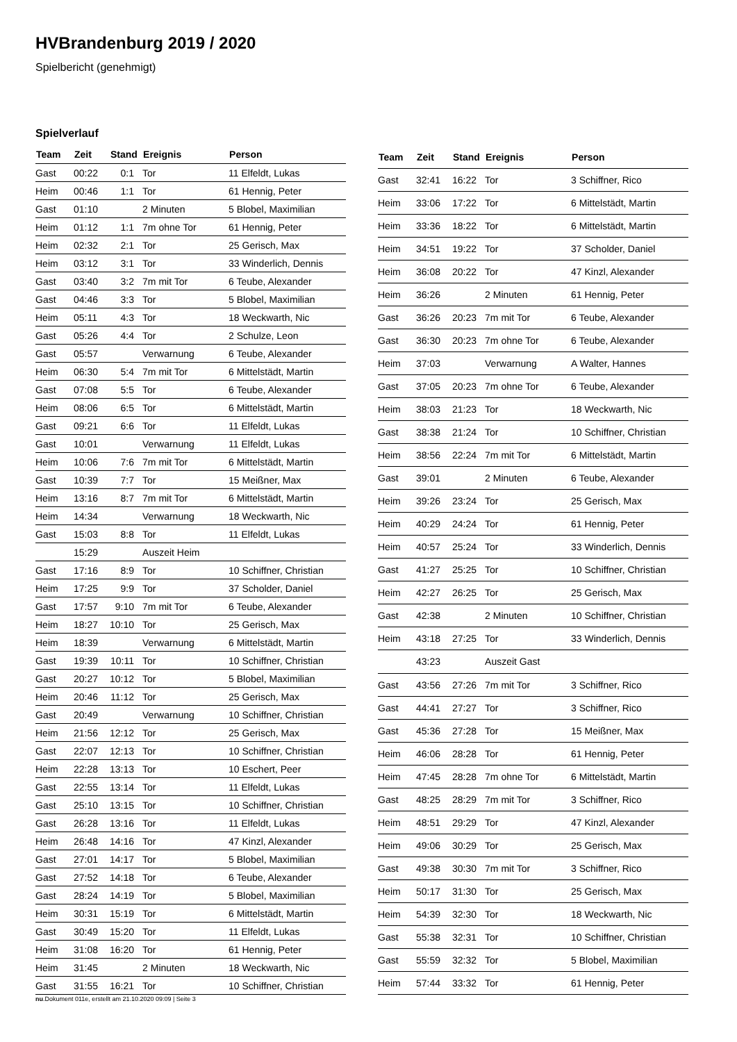HVBrandenburg 2019 / 2020
Spielbericht (genehmigt)
Spielverlauf
| Team | Zeit | Stand | Ereignis | Person |
| --- | --- | --- | --- | --- |
| Gast | 00:22 | 0:1 | Tor | 11 Elfeldt, Lukas |
| Heim | 00:46 | 1:1 | Tor | 61 Hennig, Peter |
| Gast | 01:10 | | 2 Minuten | 5 Blobel, Maximilian |
| Heim | 01:12 | 1:1 | 7m ohne Tor | 61 Hennig, Peter |
| Heim | 02:32 | 2:1 | Tor | 25 Gerisch, Max |
| Heim | 03:12 | 3:1 | Tor | 33 Winderlich, Dennis |
| Gast | 03:40 | 3:2 | 7m mit Tor | 6 Teube, Alexander |
| Gast | 04:46 | 3:3 | Tor | 5 Blobel, Maximilian |
| Heim | 05:11 | 4:3 | Tor | 18 Weckwarth, Nic |
| Gast | 05:26 | 4:4 | Tor | 2 Schulze, Leon |
| Gast | 05:57 | | Verwarnung | 6 Teube, Alexander |
| Heim | 06:30 | 5:4 | 7m mit Tor | 6 Mittelstädt, Martin |
| Gast | 07:08 | 5:5 | Tor | 6 Teube, Alexander |
| Heim | 08:06 | 6:5 | Tor | 6 Mittelstädt, Martin |
| Gast | 09:21 | 6:6 | Tor | 11 Elfeldt, Lukas |
| Gast | 10:01 | | Verwarnung | 11 Elfeldt, Lukas |
| Heim | 10:06 | 7:6 | 7m mit Tor | 6 Mittelstädt, Martin |
| Gast | 10:39 | 7:7 | Tor | 15 Meißner, Max |
| Heim | 13:16 | 8:7 | 7m mit Tor | 6 Mittelstädt, Martin |
| Heim | 14:34 | | Verwarnung | 18 Weckwarth, Nic |
| Gast | 15:03 | 8:8 | Tor | 11 Elfeldt, Lukas |
| | 15:29 | | Auszeit Heim | |
| Gast | 17:16 | 8:9 | Tor | 10 Schiffner, Christian |
| Heim | 17:25 | 9:9 | Tor | 37 Scholder, Daniel |
| Gast | 17:57 | 9:10 | 7m mit Tor | 6 Teube, Alexander |
| Heim | 18:27 | 10:10 | Tor | 25 Gerisch, Max |
| Heim | 18:39 | | Verwarnung | 6 Mittelstädt, Martin |
| Gast | 19:39 | 10:11 | Tor | 10 Schiffner, Christian |
| Gast | 20:27 | 10:12 | Tor | 5 Blobel, Maximilian |
| Heim | 20:46 | 11:12 | Tor | 25 Gerisch, Max |
| Gast | 20:49 | | Verwarnung | 10 Schiffner, Christian |
| Heim | 21:56 | 12:12 | Tor | 25 Gerisch, Max |
| Gast | 22:07 | 12:13 | Tor | 10 Schiffner, Christian |
| Heim | 22:28 | 13:13 | Tor | 10 Eschert, Peer |
| Gast | 22:55 | 13:14 | Tor | 11 Elfeldt, Lukas |
| Gast | 25:10 | 13:15 | Tor | 10 Schiffner, Christian |
| Gast | 26:28 | 13:16 | Tor | 11 Elfeldt, Lukas |
| Heim | 26:48 | 14:16 | Tor | 47 Kinzl, Alexander |
| Gast | 27:01 | 14:17 | Tor | 5 Blobel, Maximilian |
| Gast | 27:52 | 14:18 | Tor | 6 Teube, Alexander |
| Gast | 28:24 | 14:19 | Tor | 5 Blobel, Maximilian |
| Heim | 30:31 | 15:19 | Tor | 6 Mittelstädt, Martin |
| Gast | 30:49 | 15:20 | Tor | 11 Elfeldt, Lukas |
| Heim | 31:08 | 16:20 | Tor | 61 Hennig, Peter |
| Heim | 31:45 | | 2 Minuten | 18 Weckwarth, Nic |
| Gast | 31:55 | 16:21 | Tor | 10 Schiffner, Christian |
| Team | Zeit | Stand | Ereignis | Person |
| --- | --- | --- | --- | --- |
| Gast | 32:41 | 16:22 | Tor | 3 Schiffner, Rico |
| Heim | 33:06 | 17:22 | Tor | 6 Mittelstädt, Martin |
| Heim | 33:36 | 18:22 | Tor | 6 Mittelstädt, Martin |
| Heim | 34:51 | 19:22 | Tor | 37 Scholder, Daniel |
| Heim | 36:08 | 20:22 | Tor | 47 Kinzl, Alexander |
| Heim | 36:26 | | 2 Minuten | 61 Hennig, Peter |
| Gast | 36:26 | 20:23 | 7m mit Tor | 6 Teube, Alexander |
| Gast | 36:30 | 20:23 | 7m ohne Tor | 6 Teube, Alexander |
| Heim | 37:03 | | Verwarnung | A Walter, Hannes |
| Gast | 37:05 | 20:23 | 7m ohne Tor | 6 Teube, Alexander |
| Heim | 38:03 | 21:23 | Tor | 18 Weckwarth, Nic |
| Gast | 38:38 | 21:24 | Tor | 10 Schiffner, Christian |
| Heim | 38:56 | 22:24 | 7m mit Tor | 6 Mittelstädt, Martin |
| Gast | 39:01 | | 2 Minuten | 6 Teube, Alexander |
| Heim | 39:26 | 23:24 | Tor | 25 Gerisch, Max |
| Heim | 40:29 | 24:24 | Tor | 61 Hennig, Peter |
| Heim | 40:57 | 25:24 | Tor | 33 Winderlich, Dennis |
| Gast | 41:27 | 25:25 | Tor | 10 Schiffner, Christian |
| Heim | 42:27 | 26:25 | Tor | 25 Gerisch, Max |
| Gast | 42:38 | | 2 Minuten | 10 Schiffner, Christian |
| Heim | 43:18 | 27:25 | Tor | 33 Winderlich, Dennis |
| | 43:23 | | Auszeit Gast | |
| Gast | 43:56 | 27:26 | 7m mit Tor | 3 Schiffner, Rico |
| Gast | 44:41 | 27:27 | Tor | 3 Schiffner, Rico |
| Gast | 45:36 | 27:28 | Tor | 15 Meißner, Max |
| Heim | 46:06 | 28:28 | Tor | 61 Hennig, Peter |
| Heim | 47:45 | 28:28 | 7m ohne Tor | 6 Mittelstädt, Martin |
| Gast | 48:25 | 28:29 | 7m mit Tor | 3 Schiffner, Rico |
| Heim | 48:51 | 29:29 | Tor | 47 Kinzl, Alexander |
| Heim | 49:06 | 30:29 | Tor | 25 Gerisch, Max |
| Gast | 49:38 | 30:30 | 7m mit Tor | 3 Schiffner, Rico |
| Heim | 50:17 | 31:30 | Tor | 25 Gerisch, Max |
| Heim | 54:39 | 32:30 | Tor | 18 Weckwarth, Nic |
| Gast | 55:38 | 32:31 | Tor | 10 Schiffner, Christian |
| Gast | 55:59 | 32:32 | Tor | 5 Blobel, Maximilian |
| Heim | 57:44 | 33:32 | Tor | 61 Hennig, Peter |
nu.Dokument 011e, erstellt am 21.10.2020 09:09 | Seite 3